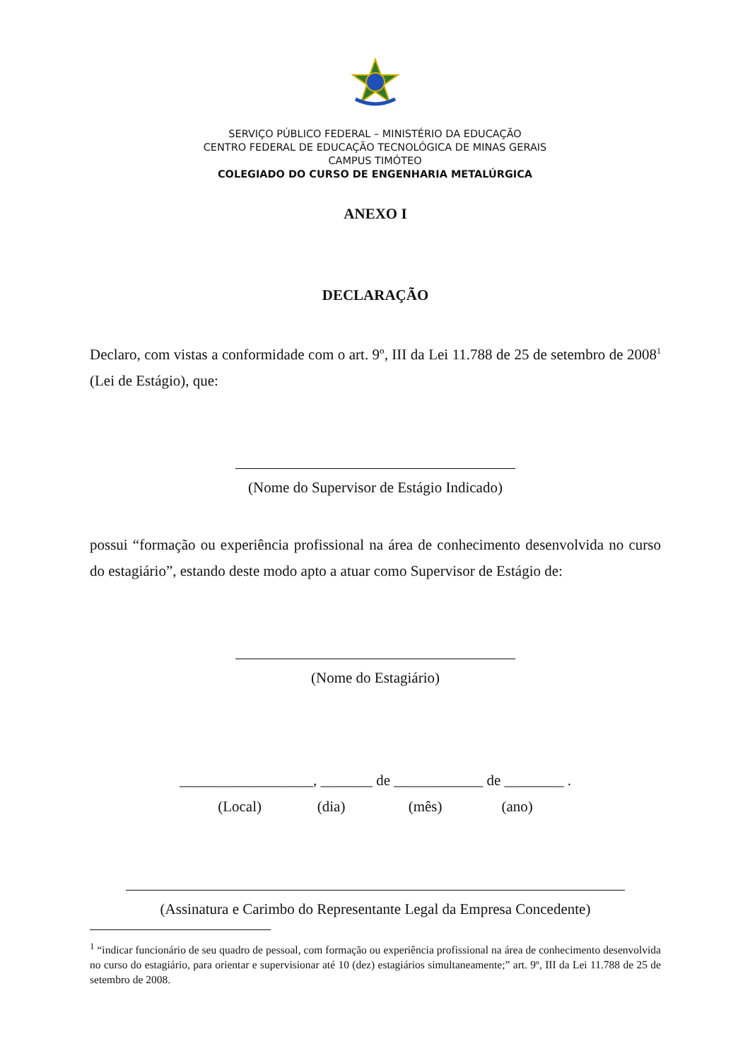SERVIÇO PÚBLICO FEDERAL – MINISTÉRIO DA EDUCAÇÃO
CENTRO FEDERAL DE EDUCAÇÃO TECNOLÓGICA DE MINAS GERAIS
CAMPUS TIMÓTEO
COLEGIADO DO CURSO DE ENGENHARIA METALÚRGICA
ANEXO I
DECLARAÇÃO
Declaro, com vistas a conformidade com o art. 9º, III da Lei 11.788 de 25 de setembro de 2008<sup>1</sup> (Lei de Estágio), que:
(Nome do Supervisor de Estágio Indicado)
possui “formação ou experiência profissional na área de conhecimento desenvolvida no curso do estagiário”, estando deste modo apto a atuar como Supervisor de Estágio de:
(Nome do Estagiário)
__________________, _______ de ____________ de ________ .
(Local) (dia) (mês) (ano)
(Assinatura e Carimbo do Representante Legal da Empresa Concedente)
<sup>1</sup> “indicar funcionário de seu quadro de pessoal, com formação ou experiência profissional na área de conhecimento desenvolvida no curso do estagiário, para orientar e supervisionar até 10 (dez) estagiários simultaneamente;” art. 9º, III da Lei 11.788 de 25 de setembro de 2008.